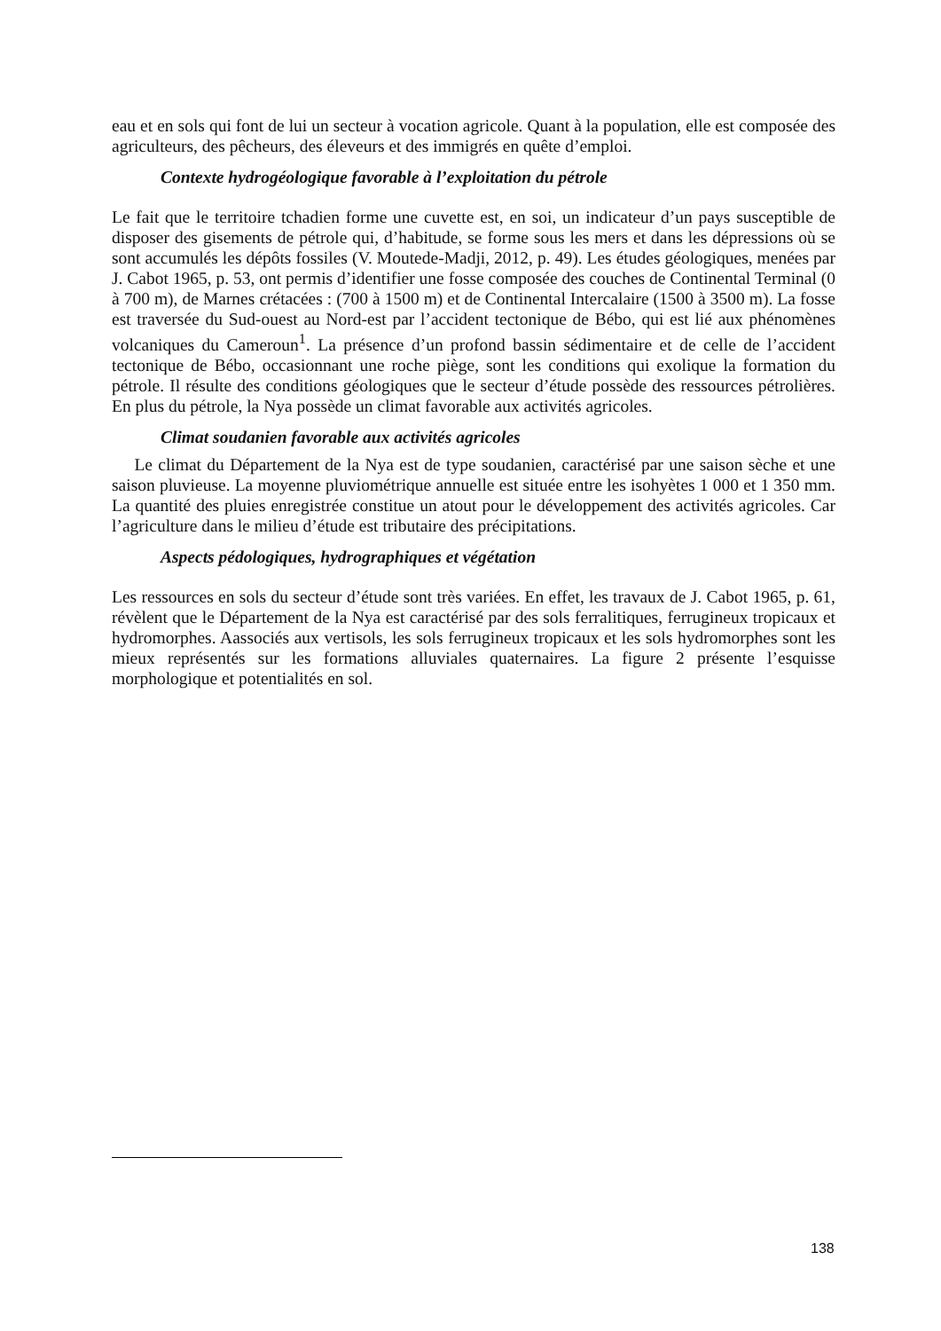eau et en sols qui font de lui un secteur à vocation agricole. Quant à la population, elle est composée des agriculteurs, des pêcheurs, des éleveurs et des immigrés en quête d’emploi.
Contexte hydrogéologique favorable à l’exploitation du pétrole
Le fait que le territoire tchadien forme une cuvette est, en soi, un indicateur d’un pays susceptible de disposer des gisements de pétrole qui, d’habitude, se forme sous les mers et dans les dépressions où se sont accumulés les dépôts fossiles (V. Moutede-Madji, 2012, p. 49). Les études géologiques, menées par J. Cabot 1965, p. 53, ont permis d’identifier une fosse composée des couches de Continental Terminal (0 à 700 m), de Marnes crétacées : (700 à 1500 m) et de Continental Intercalaire (1500 à 3500 m). La fosse est traversée du Sud-ouest au Nord-est par l’accident tectonique de Bébo, qui est lié aux phénomènes volcaniques du Cameroun<sup>1</sup>. La présence d’un profond bassin sédimentaire et de celle de l’accident tectonique de Bébo, occasionnant une roche piège, sont les conditions qui exolique la formation du pétrole. Il résulte des conditions géologiques que le secteur d’étude possède des ressources pétrolières. En plus du pétrole, la Nya possède un climat favorable aux activités agricoles.
Climat soudanien favorable aux activités agricoles
Le climat du Département de la Nya est de type soudanien, caractérisé par une saison sèche et une saison pluvieuse. La moyenne pluviométrique annuelle est située entre les isohyètes 1 000 et 1 350 mm. La quantité des pluies enregistrée constitue un atout pour le développement des activités agricoles. Car l’agriculture dans le milieu d’étude est tributaire des précipitations.
Aspects pédologiques, hydrographiques et végétation
Les ressources en sols du secteur d’étude sont très variées. En effet, les travaux de J. Cabot 1965, p. 61, révèlent que le Département de la Nya est caractérisé par des sols ferralitiques, ferrugineux tropicaux et hydromorphes. Aassociés aux vertisols, les sols ferrugineux tropicaux et les sols hydromorphes sont les mieux représentés sur les formations alluviales quaternaires. La figure 2 présente l’esquisse morphologique et potentialités en sol.
138